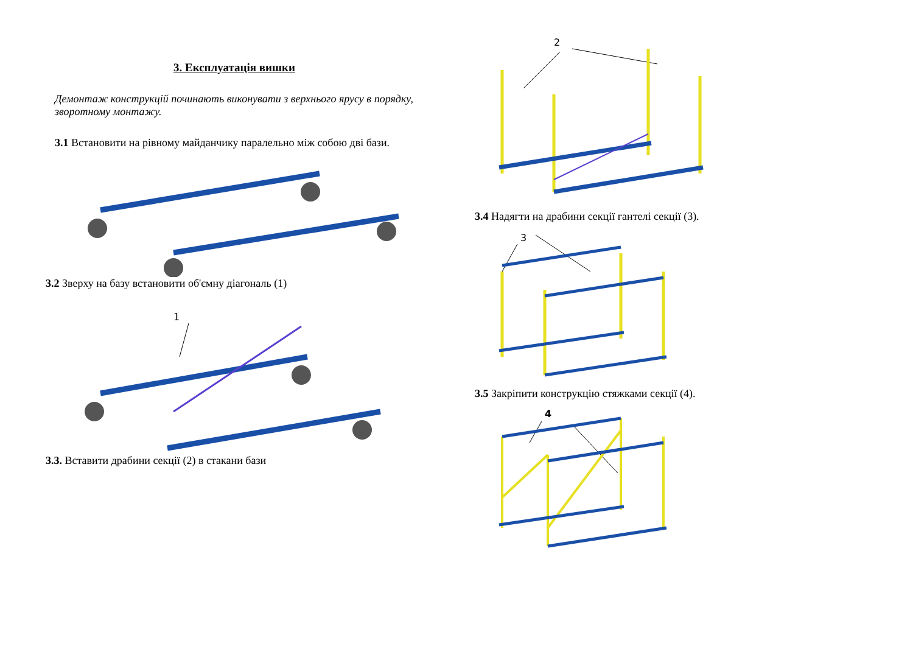3. Експлуатація вишки
Демонтаж конструкцій починають виконувати з верхнього ярусу в порядку, зворотному монтажу.
3.1 Встановити на рівному майданчику паралельно між собою дві бази.
3.2 Зверху на базу встановити об'ємну діагональ (1)
1
3.3. Вставити драбини секції (2) в стакани бази
2
3.4 Надягти на драбини секції гантелі секції (3).
3
3.5 Закріпити конструкцію стяжками секції (4).
4